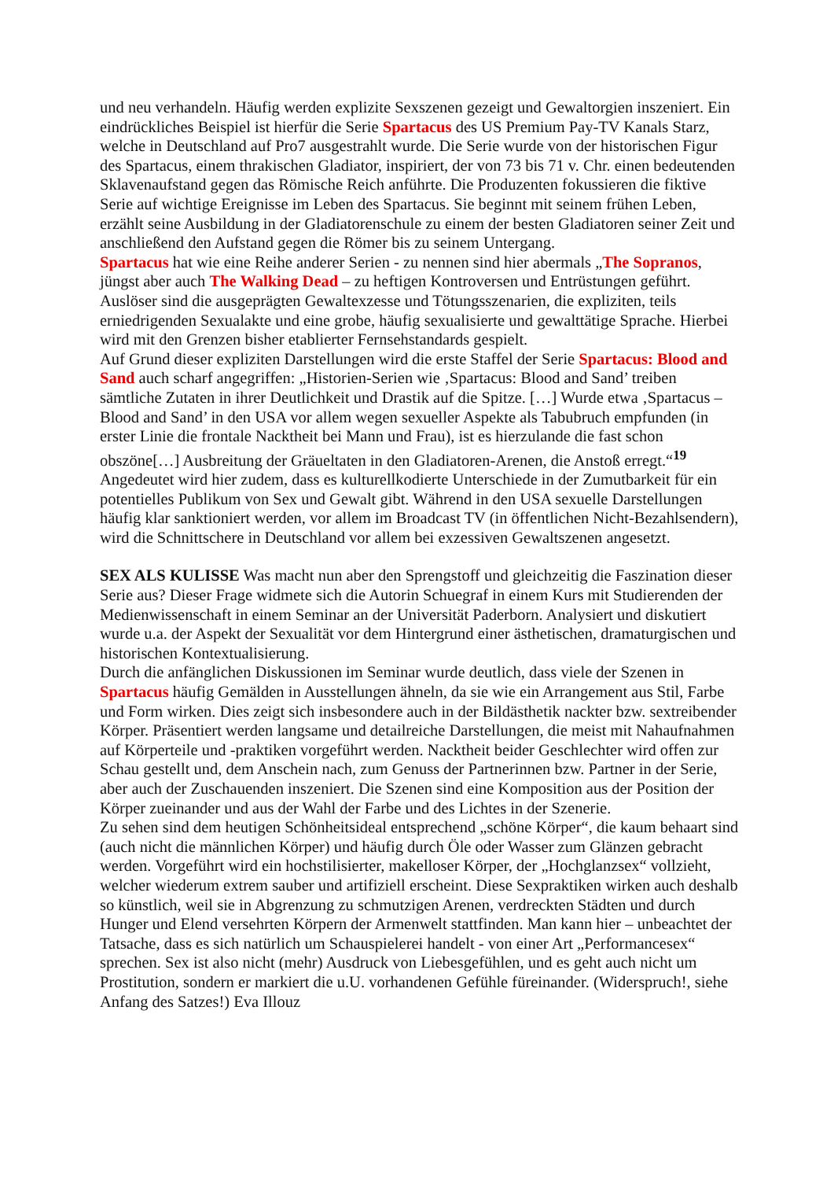und neu verhandeln. Häufig werden explizite Sexszenen gezeigt und Gewaltorgien inszeniert. Ein eindrückliches Beispiel ist hierfür die Serie Spartacus des US Premium Pay-TV Kanals Starz, welche in Deutschland auf Pro7 ausgestrahlt wurde. Die Serie wurde von der historischen Figur des Spartacus, einem thrakischen Gladiator, inspiriert, der von 73 bis 71 v. Chr. einen bedeutenden Sklavenaufstand gegen das Römische Reich anführte. Die Produzenten fokussieren die fiktive Serie auf wichtige Ereignisse im Leben des Spartacus. Sie beginnt mit seinem frühen Leben, erzählt seine Ausbildung in der Gladiatorenschule zu einem der besten Gladiatoren seiner Zeit und anschließend den Aufstand gegen die Römer bis zu seinem Untergang.
Spartacus hat wie eine Reihe anderer Serien - zu nennen sind hier abermals „The Sopranos, jüngst aber auch The Walking Dead – zu heftigen Kontroversen und Entrüstungen geführt. Auslöser sind die ausgeprägten Gewaltexzesse und Tötungsszenarien, die expliziten, teils erniedrigenden Sexualakte und eine grobe, häufig sexualisierte und gewalttätige Sprache. Hierbei wird mit den Grenzen bisher etablierter Fernsehstandards gespielt.
Auf Grund dieser expliziten Darstellungen wird die erste Staffel der Serie Spartacus: Blood and Sand auch scharf angegriffen: „Historien-Serien wie ‚Spartacus: Blood and Sand’ treiben sämtliche Zutaten in ihrer Deutlichkeit und Drastik auf die Spitze. […] Wurde etwa ‚Spartacus – Blood and Sand’ in den USA vor allem wegen sexueller Aspekte als Tabubruch empfunden (in erster Linie die frontale Nacktheit bei Mann und Frau), ist es hierzulande die fast schon obszöne[…] Ausbreitung der Gräueltaten in den Gladiatoren-Arenen, die Anstoß erregt.“<sup>19</sup> Angedeutet wird hier zudem, dass es kulturellkodierte Unterschiede in der Zumutbarkeit für ein potentielles Publikum von Sex und Gewalt gibt. Während in den USA sexuelle Darstellungen häufig klar sanktioniert werden, vor allem im Broadcast TV (in öffentlichen Nicht-Bezahlsendern), wird die Schnittschere in Deutschland vor allem bei exzessiven Gewaltszenen angesetzt.
SEX ALS KULISSE Was macht nun aber den Sprengstoff und gleichzeitig die Faszination dieser Serie aus? Dieser Frage widmete sich die Autorin Schuegraf in einem Kurs mit Studierenden der Medienwissenschaft in einem Seminar an der Universität Paderborn. Analysiert und diskutiert wurde u.a. der Aspekt der Sexualität vor dem Hintergrund einer ästhetischen, dramaturgischen und historischen Kontextualisierung.
Durch die anfänglichen Diskussionen im Seminar wurde deutlich, dass viele der Szenen in Spartacus häufig Gemälden in Ausstellungen ähneln, da sie wie ein Arrangement aus Stil, Farbe und Form wirken. Dies zeigt sich insbesondere auch in der Bildästhetik nackter bzw. sextreibender Körper. Präsentiert werden langsame und detailreiche Darstellungen, die meist mit Nahaufnahmen auf Körperteile und -praktiken vorgeführt werden. Nacktheit beider Geschlechter wird offen zur Schau gestellt und, dem Anschein nach, zum Genuss der Partnerinnen bzw. Partner in der Serie, aber auch der Zuschauenden inszeniert. Die Szenen sind eine Komposition aus der Position der Körper zueinander und aus der Wahl der Farbe und des Lichtes in der Szenerie.
Zu sehen sind dem heutigen Schönheitsideal entsprechend „schöne Körper“, die kaum behaart sind (auch nicht die männlichen Körper) und häufig durch Öle oder Wasser zum Glänzen gebracht werden. Vorgeführt wird ein hochstilisierter, makelloser Körper, der „Hochglanzsex“ vollzieht, welcher wiederum extrem sauber und artifiziell erscheint. Diese Sexpraktiken wirken auch deshalb so künstlich, weil sie in Abgrenzung zu schmutzigen Arenen, verdreckten Städten und durch Hunger und Elend versehrten Körpern der Armenwelt stattfinden. Man kann hier – unbeachtet der Tatsache, dass es sich natürlich um Schauspielerei handelt - von einer Art „Performancesex“ sprechen. Sex ist also nicht (mehr) Ausdruck von Liebesgefühlen, und es geht auch nicht um Prostitution, sondern er markiert die u.U. vorhandenen Gefühle füreinander. (Widerspruch!, siehe Anfang des Satzes!) Eva Illouz